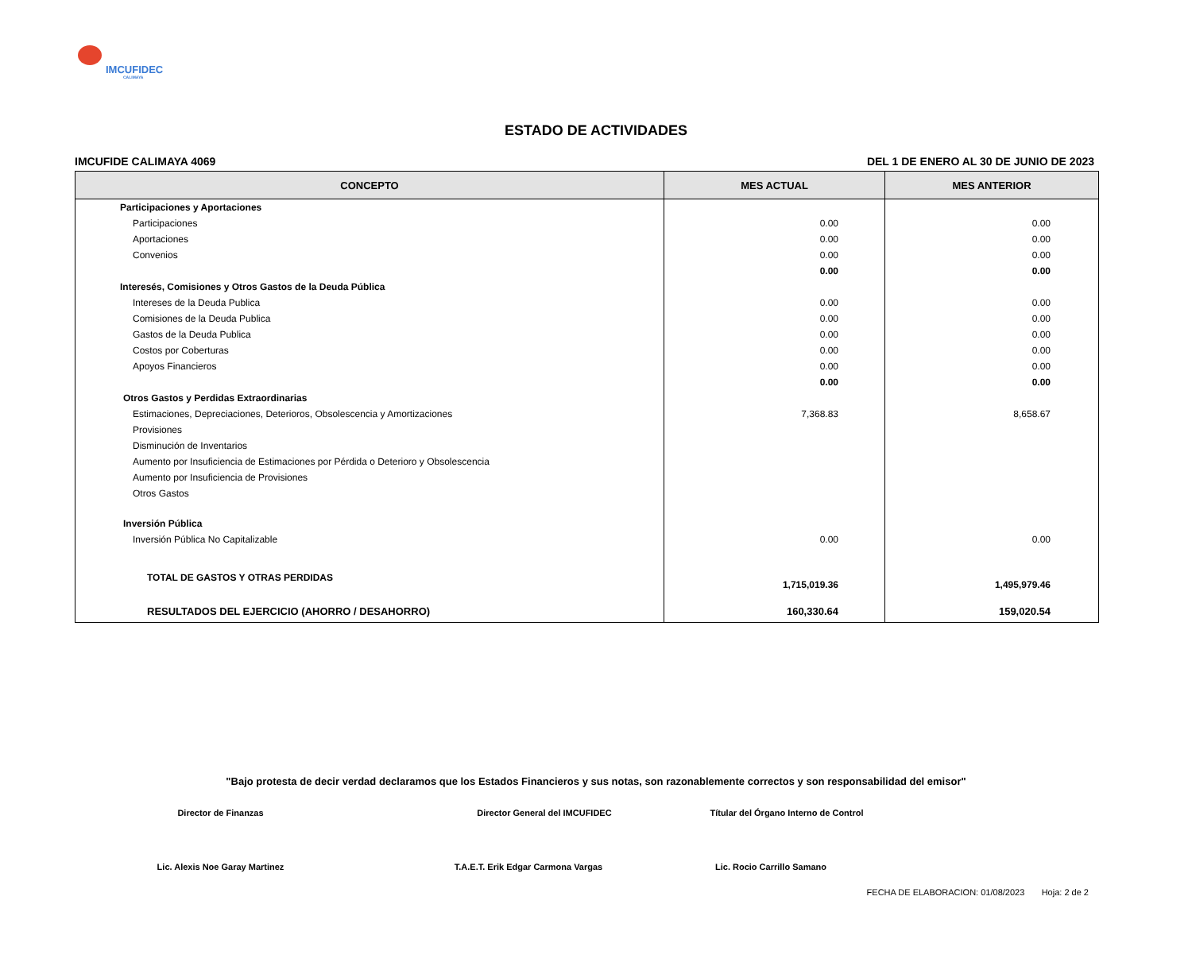IMCUFIDEC
CALIMAYA
ESTADO DE ACTIVIDADES
IMCUFIDE CALIMAYA 4069 DEL 1 DE ENERO AL 30 DE JUNIO DE 2023
| CONCEPTO | MES ACTUAL | MES ANTERIOR |
| --- | --- | --- |
| Participaciones y Aportaciones | | |
| Participaciones | 0.00 | 0.00 |
| Aportaciones | 0.00 | 0.00 |
| Convenios | 0.00 | 0.00 |
| | 0.00 | 0.00 |
| Interesés, Comisiones y Otros Gastos de la Deuda Pública | | |
| Intereses de la Deuda Publica | 0.00 | 0.00 |
| Comisiones de la Deuda Publica | 0.00 | 0.00 |
| Gastos de la Deuda Publica | 0.00 | 0.00 |
| Costos por Coberturas | 0.00 | 0.00 |
| Apoyos Financieros | 0.00 | 0.00 |
| | 0.00 | 0.00 |
| Otros Gastos y Perdidas Extraordinarias | | |
| Estimaciones, Depreciaciones, Deterioros, Obsolescencia y Amortizaciones | 7,368.83 | 8,658.67 |
| Provisiones | | |
| Disminución de Inventarios | | |
| Aumento por Insuficiencia de Estimaciones por Pérdida o Deterioro y Obsolescencia | | |
| Aumento por Insuficiencia de Provisiones | | |
| Otros Gastos | | |
| Inversión Pública | | |
| Inversión Pública No Capitalizable | 0.00 | 0.00 |
| TOTAL DE GASTOS Y OTRAS PERDIDAS | 1,715,019.36 | 1,495,979.46 |
| RESULTADOS DEL EJERCICIO (AHORRO / DESAHORRO) | 160,330.64 | 159,020.54 |
"Bajo protesta de decir verdad declaramos que los Estados Financieros y sus notas, son razonablemente correctos y son responsabilidad del emisor"
Director de Finanzas Director General del IMCUFIDEC Títular del Órgano Interno de Control
Lic. Alexis Noe Garay Martinez
T.A.E.T. Erik Edgar Carmona Vargas Lic. Rocio Carrillo Samano
FECHA DE ELABORACION: 01/08/2023 Hoja: 2 de 2